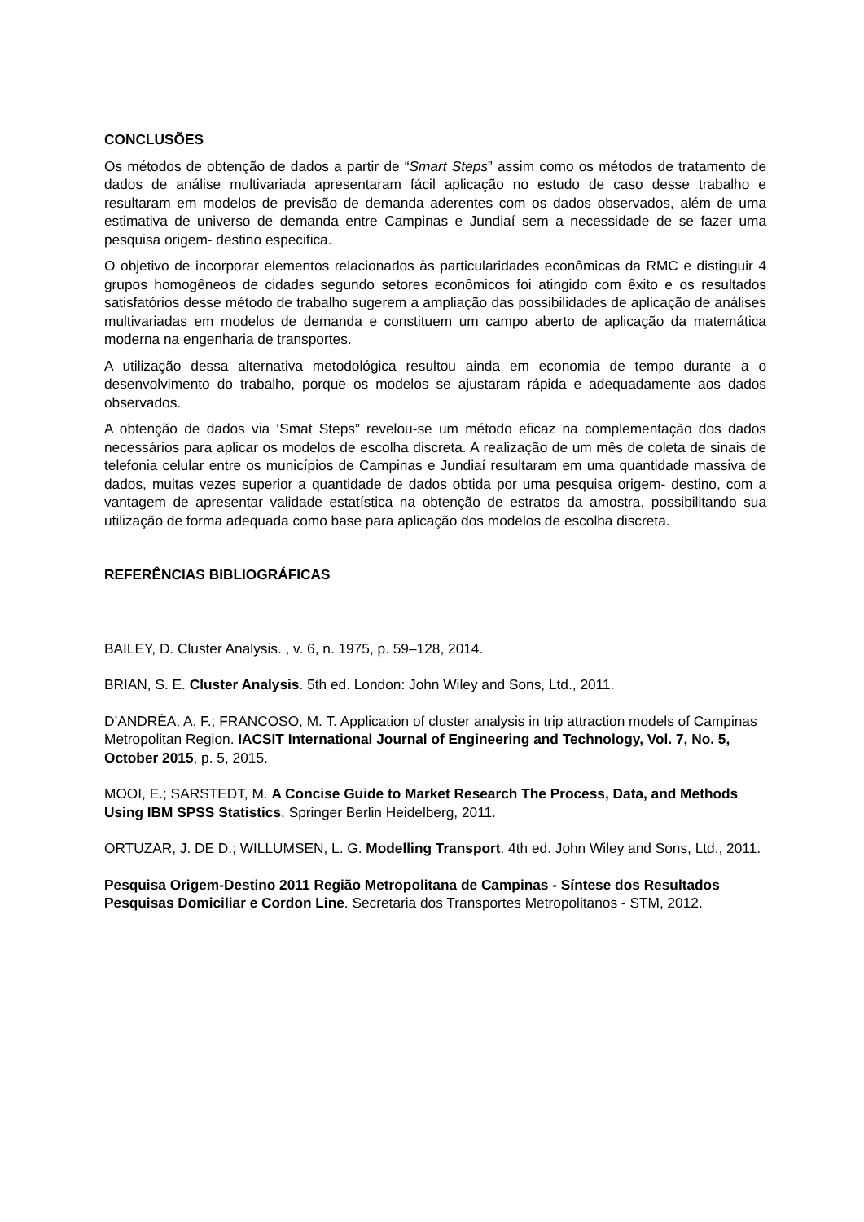CONCLUSÕES
Os métodos de obtenção de dados a partir de “Smart Steps” assim como os métodos de tratamento de dados de análise multivariada apresentaram fácil aplicação no estudo de caso desse trabalho e resultaram em modelos de previsão de demanda aderentes com os dados observados, além de uma estimativa de universo de demanda entre Campinas e Jundiaí sem a necessidade de se fazer uma pesquisa origem- destino especifica.
O objetivo de incorporar elementos relacionados às particularidades econômicas da RMC e distinguir 4 grupos homogêneos de cidades segundo setores econômicos foi atingido com êxito e os resultados satisfatórios desse método de trabalho sugerem a ampliação das possibilidades de aplicação de análises multivariadas em modelos de demanda e constituem um campo aberto de aplicação da matemática moderna na engenharia de transportes.
A utilização dessa alternativa metodológica resultou ainda em economia de tempo durante a o desenvolvimento do trabalho, porque os modelos se ajustaram rápida e adequadamente aos dados observados.
A obtenção de dados via ‘Smat Steps” revelou-se um método eficaz na complementação dos dados necessários para aplicar os modelos de escolha discreta. A realização de um mês de coleta de sinais de telefonia celular entre os municípios de Campinas e Jundiaí resultaram em uma quantidade massiva de dados, muitas vezes superior a quantidade de dados obtida por uma pesquisa origem- destino, com a vantagem de apresentar validade estatística na obtenção de estratos da amostra, possibilitando sua utilização de forma adequada como base para aplicação dos modelos de escolha discreta.
REFERÊNCIAS BIBLIOGRÁFICAS
BAILEY, D. Cluster Analysis. , v. 6, n. 1975, p. 59–128, 2014.
BRIAN, S. E. Cluster Analysis. 5th ed. London: John Wiley and Sons, Ltd., 2011.
D’ANDRÉA, A. F.; FRANCOSO, M. T. Application of cluster analysis in trip attraction models of Campinas Metropolitan Region. IACSIT International Journal of Engineering and Technology, Vol. 7, No. 5, October 2015, p. 5, 2015.
MOOI, E.; SARSTEDT, M. A Concise Guide to Market Research The Process, Data, and Methods Using IBM SPSS Statistics. Springer Berlin Heidelberg, 2011.
ORTUZAR, J. DE D.; WILLUMSEN, L. G. Modelling Transport. 4th ed. John Wiley and Sons, Ltd., 2011.
Pesquisa Origem-Destino 2011 Região Metropolitana de Campinas - Síntese dos Resultados Pesquisas Domiciliar e Cordon Line. Secretaria dos Transportes Metropolitanos - STM, 2012.